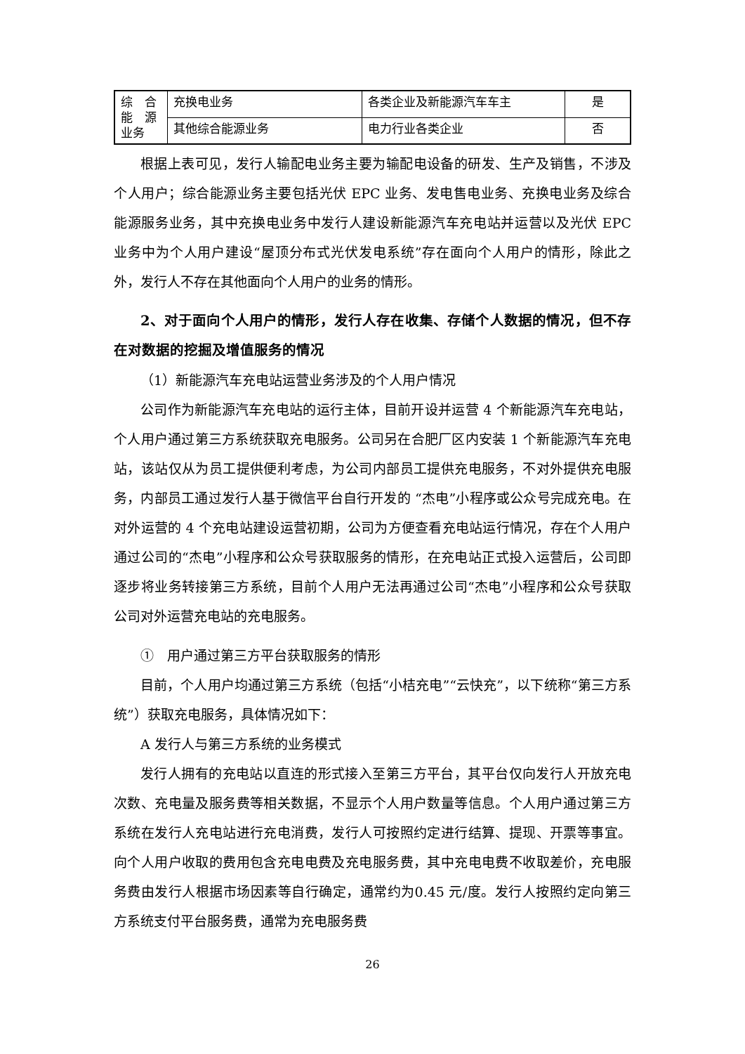| 综 合能 源业务 | 充换电业务 | 各类企业及新能源汽车车主 | 是 |
| | 其他综合能源业务 | 电力行业各类企业 | 否 |
根据上表可见，发行人输配电业务主要为输配电设备的研发、生产及销售，不涉及个人用户；综合能源业务主要包括光伏 EPC 业务、发电售电业务、充换电业务及综合能源服务业务，其中充换电业务中发行人建设新能源汽车充电站并运营以及光伏 EPC 业务中为个人用户建设“屋顶分布式光伏发电系统”存在面向个人用户的情形，除此之外，发行人不存在其他面向个人用户的业务的情形。
2、对于面向个人用户的情形，发行人存在收集、存储个人数据的情况，但不存在对数据的挖掘及增值服务的情况
（1）新能源汽车充电站运营业务涉及的个人用户情况
公司作为新能源汽车充电站的运行主体，目前开设并运营 4 个新能源汽车充电站，个人用户通过第三方系统获取充电服务。公司另在合肥厂区内安装 1 个新能源汽车充电站，该站仅从为员工提供便利考虑，为公司内部员工提供充电服务，不对外提供充电服务，内部员工通过发行人基于微信平台自行开发的 “杰电”小程序或公众号完成充电。在对外运营的 4 个充电站建设运营初期，公司为方便查看充电站运行情况，存在个人用户通过公司的“杰电”小程序和公众号获取服务的情形，在充电站正式投入运营后，公司即逐步将业务转接第三方系统，目前个人用户无法再通过公司“杰电”小程序和公众号获取公司对外运营充电站的充电服务。
①　用户通过第三方平台获取服务的情形
目前，个人用户均通过第三方系统（包括“小桔充电”“云快充”，以下统称“第三方系统”）获取充电服务，具体情况如下：
A 发行人与第三方系统的业务模式
发行人拥有的充电站以直连的形式接入至第三方平台，其平台仅向发行人开放充电次数、充电量及服务费等相关数据，不显示个人用户数量等信息。个人用户通过第三方系统在发行人充电站进行充电消费，发行人可按照约定进行结算、提现、开票等事宜。向个人用户收取的费用包含充电电费及充电服务费，其中充电电费不收取差价，充电服务费由发行人根据市场因素等自行确定，通常约为0.45 元/度。发行人按照约定向第三方系统支付平台服务费，通常为充电服务费
26